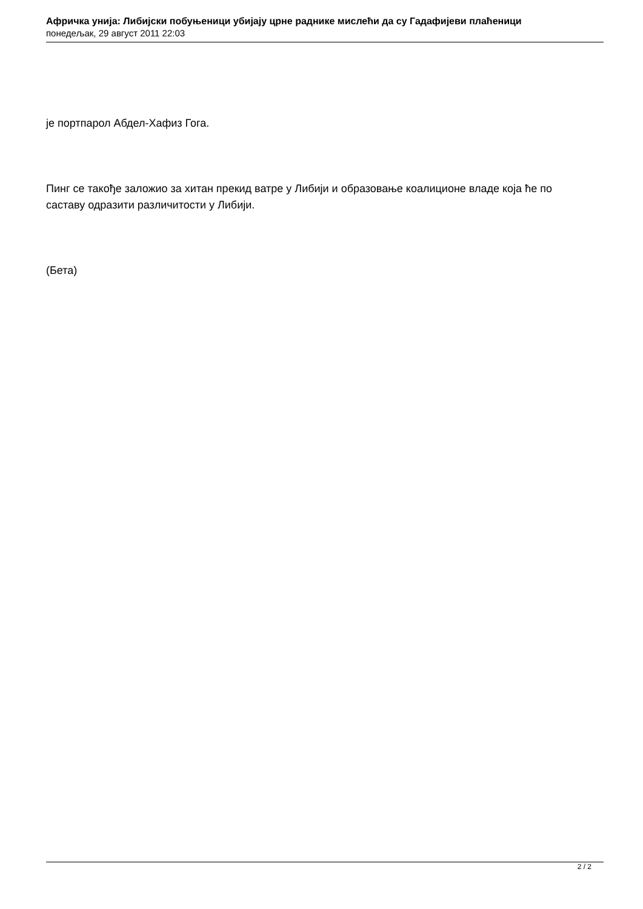Афричка унија: Либијски побуњеници убијају црне раднике мислећи да су Гадафијеви плаћеници
понедељак, 29 август 2011 22:03
је портпарол Абдел-Хафиз Гога.
Пинг се такође заложио за хитан прекид ватре у Либији и образовање коалиционе владе која ће по саставу одразити различитости у Либији.
(Бета)
2 / 2